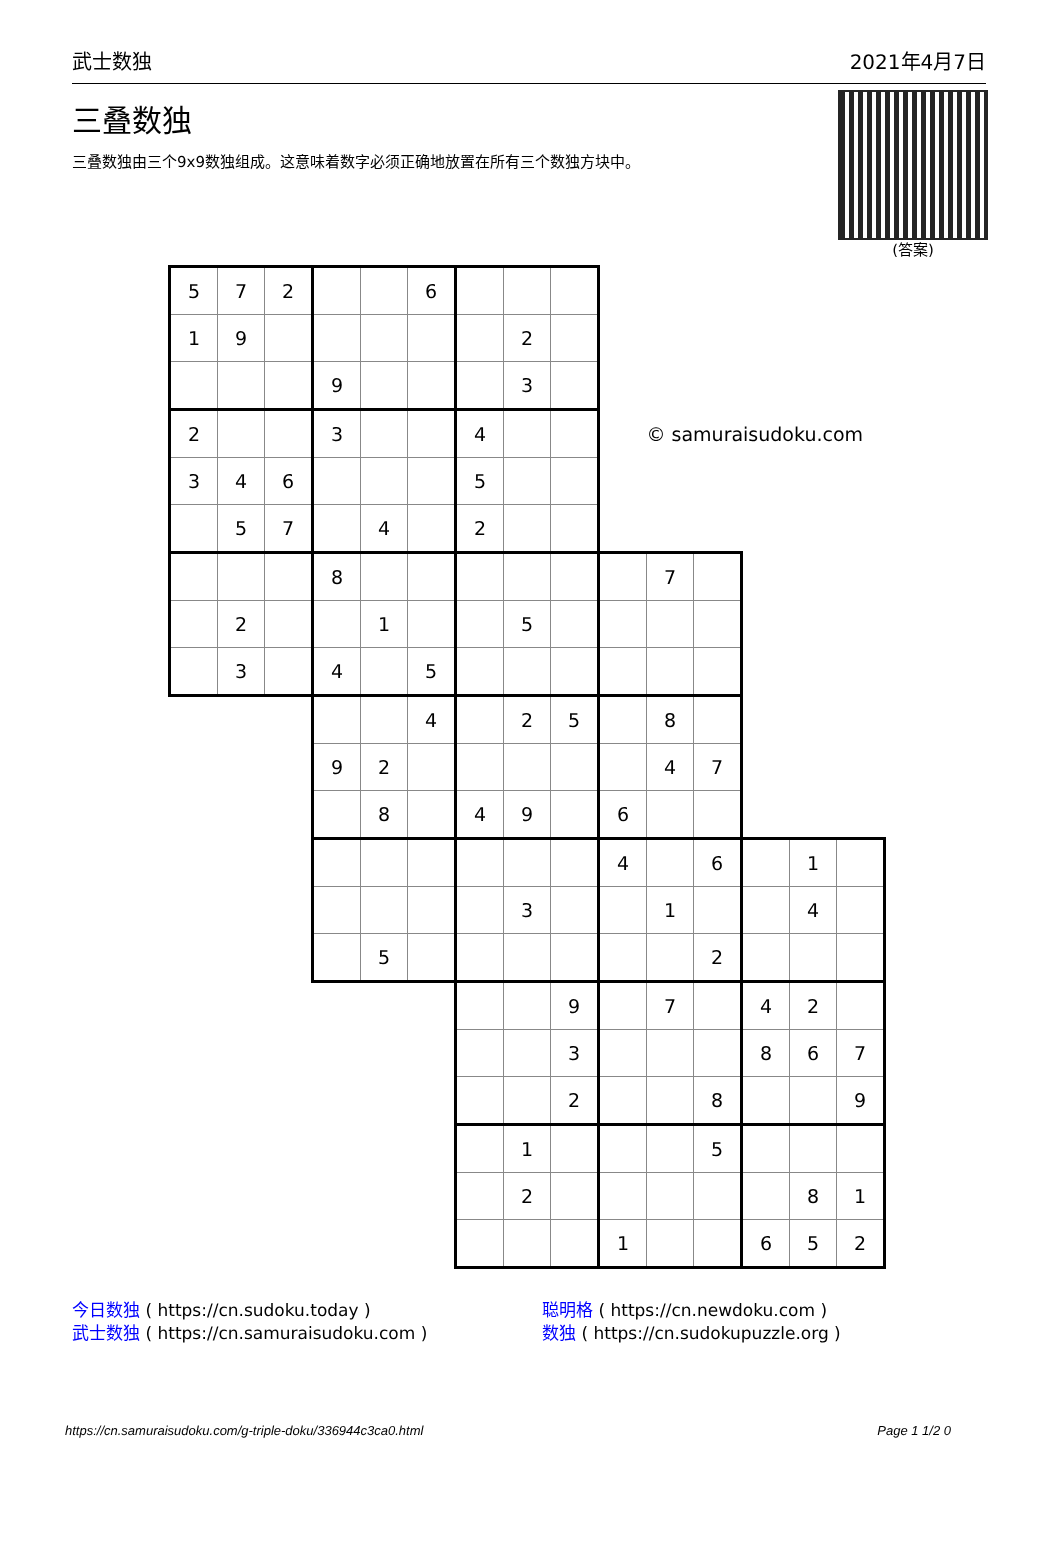武士数独 2021年4月7日
三叠数独
三叠数独由三个9x9数独组成。这意味着数字必须正确地放置在所有三个数独方块中。
(答案)
| 5 | 7 | 2 | | | 6 | | | | | | | | | |
| 1 | 9 | | | | | | 2 | | | | | | | |
| | | | 9 | | | | 3 | | | | | | | |
| 2 | | | 3 | | | 4 | | | | © samuraisudoku.com | | | | |
| 3 | 4 | 6 | | | | 5 | | | | | | | | |
| | 5 | 7 | | 4 | | 2 | | | | | | | | |
| | | | 8 | | | | | | | 7 | | | | |
| | 2 | | | 1 | | | 5 | | | | | | | |
| | 3 | | 4 | | 5 | | | | | | | | | |
| | | | | | 4 | | 2 | 5 | | 8 | | | | |
| | | | 9 | 2 | | | | | | 4 | 7 | | | |
| | | | | 8 | | 4 | 9 | | 6 | | | | | |
| | | | | | | | | | 4 | | 6 | | 1 | |
| | | | | | | | 3 | | | 1 | | | 4 | |
| | | | | 5 | | | | | | | 2 | | | |
| | | | | | | | | 9 | | 7 | | 4 | 2 | |
| | | | | | | | | 3 | | | | 8 | 6 | 7 |
| | | | | | | | | 2 | | | 8 | | | 9 |
| | | | | | | | 1 | | | | 5 | | | |
| | | | | | | | 2 | | | | | | 8 | 1 |
| | | | | | | | | | 1 | | | 6 | 5 | 2 |
今日数独 ( https://cn.sudoku.today )
武士数独 ( https://cn.samuraisudoku.com )
聪明格 ( https://cn.newdoku.com )
数独 ( https://cn.sudokupuzzle.org )
https://cn.samuraisudoku.com/g-triple-doku/336944c3ca0.html Page 1 1/2 0